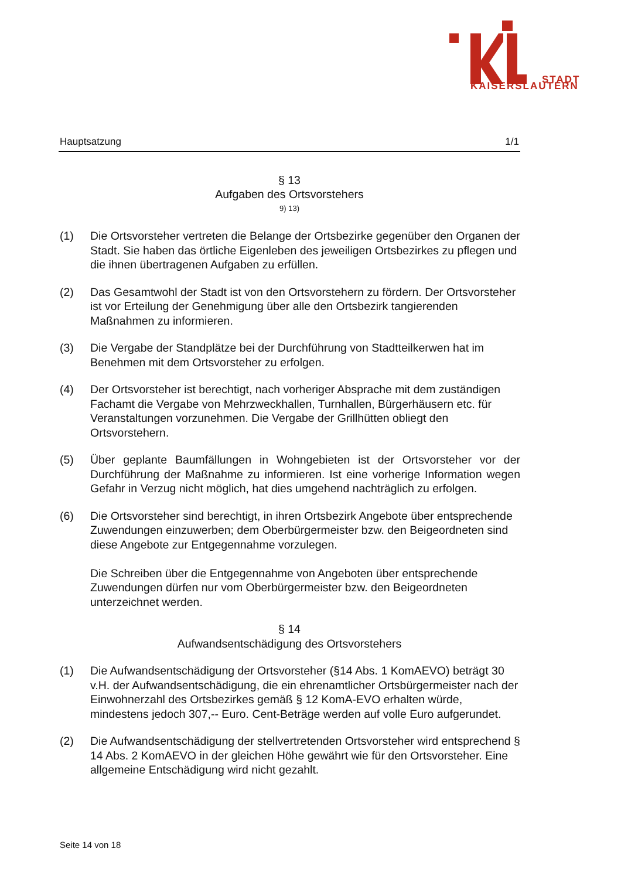STADT
KAISERSLAUTERN
Hauptsatzung 1/1
§ 13
Aufgaben des Ortsvorstehers
9) 13)
(1) Die Ortsvorsteher vertreten die Belange der Ortsbezirke gegenüber den Organen der Stadt. Sie haben das örtliche Eigenleben des jeweiligen Ortsbezirkes zu pflegen und die ihnen übertragenen Aufgaben zu erfüllen.
(2) Das Gesamtwohl der Stadt ist von den Ortsvorstehern zu fördern. Der Ortsvorsteher ist vor Erteilung der Genehmigung über alle den Ortsbezirk tangierenden Maßnahmen zu informieren.
(3) Die Vergabe der Standplätze bei der Durchführung von Stadtteilkerwen hat im Benehmen mit dem Ortsvorsteher zu erfolgen.
(4) Der Ortsvorsteher ist berechtigt, nach vorheriger Absprache mit dem zuständigen Fachamt die Vergabe von Mehrzweckhallen, Turnhallen, Bürgerhäusern etc. für Veranstaltungen vorzunehmen. Die Vergabe der Grillhütten obliegt den Ortsvorstehern.
(5) Über geplante Baumfällungen in Wohngebieten ist der Ortsvorsteher vor der Durchführung der Maßnahme zu informieren. Ist eine vorherige Information wegen Gefahr in Verzug nicht möglich, hat dies umgehend nachträglich zu erfolgen.
(6) Die Ortsvorsteher sind berechtigt, in ihren Ortsbezirk Angebote über entsprechende Zuwendungen einzuwerben; dem Oberbürgermeister bzw. den Beigeordneten sind diese Angebote zur Entgegennahme vorzulegen.
Die Schreiben über die Entgegennahme von Angeboten über entsprechende Zuwendungen dürfen nur vom Oberbürgermeister bzw. den Beigeordneten unterzeichnet werden.
§ 14
Aufwandsentschädigung des Ortsvorstehers
(1) Die Aufwandsentschädigung der Ortsvorsteher (§14 Abs. 1 KomAEVO) beträgt 30 v.H. der Aufwandsentschädigung, die ein ehrenamtlicher Ortsbürgermeister nach der Einwohnerzahl des Ortsbezirkes gemäß § 12 KomA-EVO erhalten würde, mindestens jedoch 307,-- Euro. Cent-Beträge werden auf volle Euro aufgerundet.
(2) Die Aufwandsentschädigung der stellvertretenden Ortsvorsteher wird entsprechend § 14 Abs. 2 KomAEVO in der gleichen Höhe gewährt wie für den Ortsvorsteher. Eine allgemeine Entschädigung wird nicht gezahlt.
Seite 14 von 18